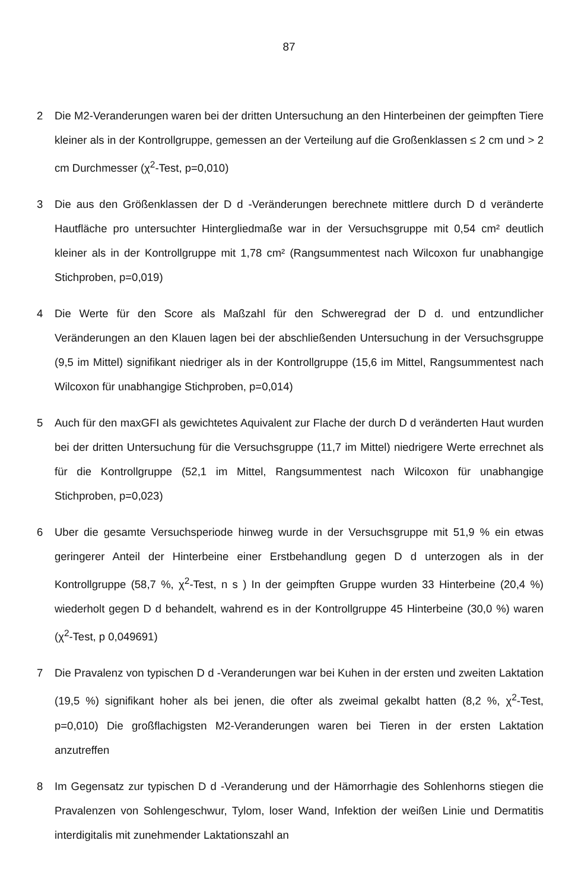87
2 Die M2-Veranderungen waren bei der dritten Untersuchung an den Hinterbeinen der geimpften Tiere kleiner als in der Kontrollgruppe, gemessen an der Verteilung auf die Großenklassen ≤ 2 cm und > 2 cm Durchmesser (χ<sup>2</sup>-Test, p=0,010)
3 Die aus den Größenklassen der D d -Veränderungen berechnete mittlere durch D d veränderte Hautfläche pro untersuchter Hintergliedmaße war in der Versuchsgruppe mit 0,54 cm² deutlich kleiner als in der Kontrollgruppe mit 1,78 cm² (Rangsummentest nach Wilcoxon fur unabhangige Stichproben, p=0,019)
4 Die Werte für den Score als Maßzahl für den Schweregrad der D d. und entzundlicher Veränderungen an den Klauen lagen bei der abschließenden Untersuchung in der Versuchsgruppe (9,5 im Mittel) signifikant niedriger als in der Kontrollgruppe (15,6 im Mittel, Rangsummentest nach Wilcoxon für unabhangige Stichproben, p=0,014)
5 Auch für den maxGFI als gewichtetes Aquivalent zur Flache der durch D d veränderten Haut wurden bei der dritten Untersuchung für die Versuchsgruppe (11,7 im Mittel) niedrigere Werte errechnet als für die Kontrollgruppe (52,1 im Mittel, Rangsummentest nach Wilcoxon für unabhangige Stichproben, p=0,023)
6 Uber die gesamte Versuchsperiode hinweg wurde in der Versuchsgruppe mit 51,9 % ein etwas geringerer Anteil der Hinterbeine einer Erstbehandlung gegen D d unterzogen als in der Kontrollgruppe (58,7 %, χ<sup>2</sup>-Test, n s ) In der geimpften Gruppe wurden 33 Hinterbeine (20,4 %) wiederholt gegen D d behandelt, wahrend es in der Kontrollgruppe 45 Hinterbeine (30,0 %) waren (χ<sup>2</sup>-Test, p 0,049691)
7 Die Pravalenz von typischen D d -Veranderungen war bei Kuhen in der ersten und zweiten Laktation (19,5 %) signifikant hoher als bei jenen, die ofter als zweimal gekalbt hatten (8,2 %, χ<sup>2</sup>-Test, p=0,010) Die großflachigsten M2-Veranderungen waren bei Tieren in der ersten Laktation anzutreffen
8 Im Gegensatz zur typischen D d -Veranderung und der Hämorrhagie des Sohlenhorns stiegen die Pravalenzen von Sohlengeschwur, Tylom, loser Wand, Infektion der weißen Linie und Dermatitis interdigitalis mit zunehmender Laktationszahl an